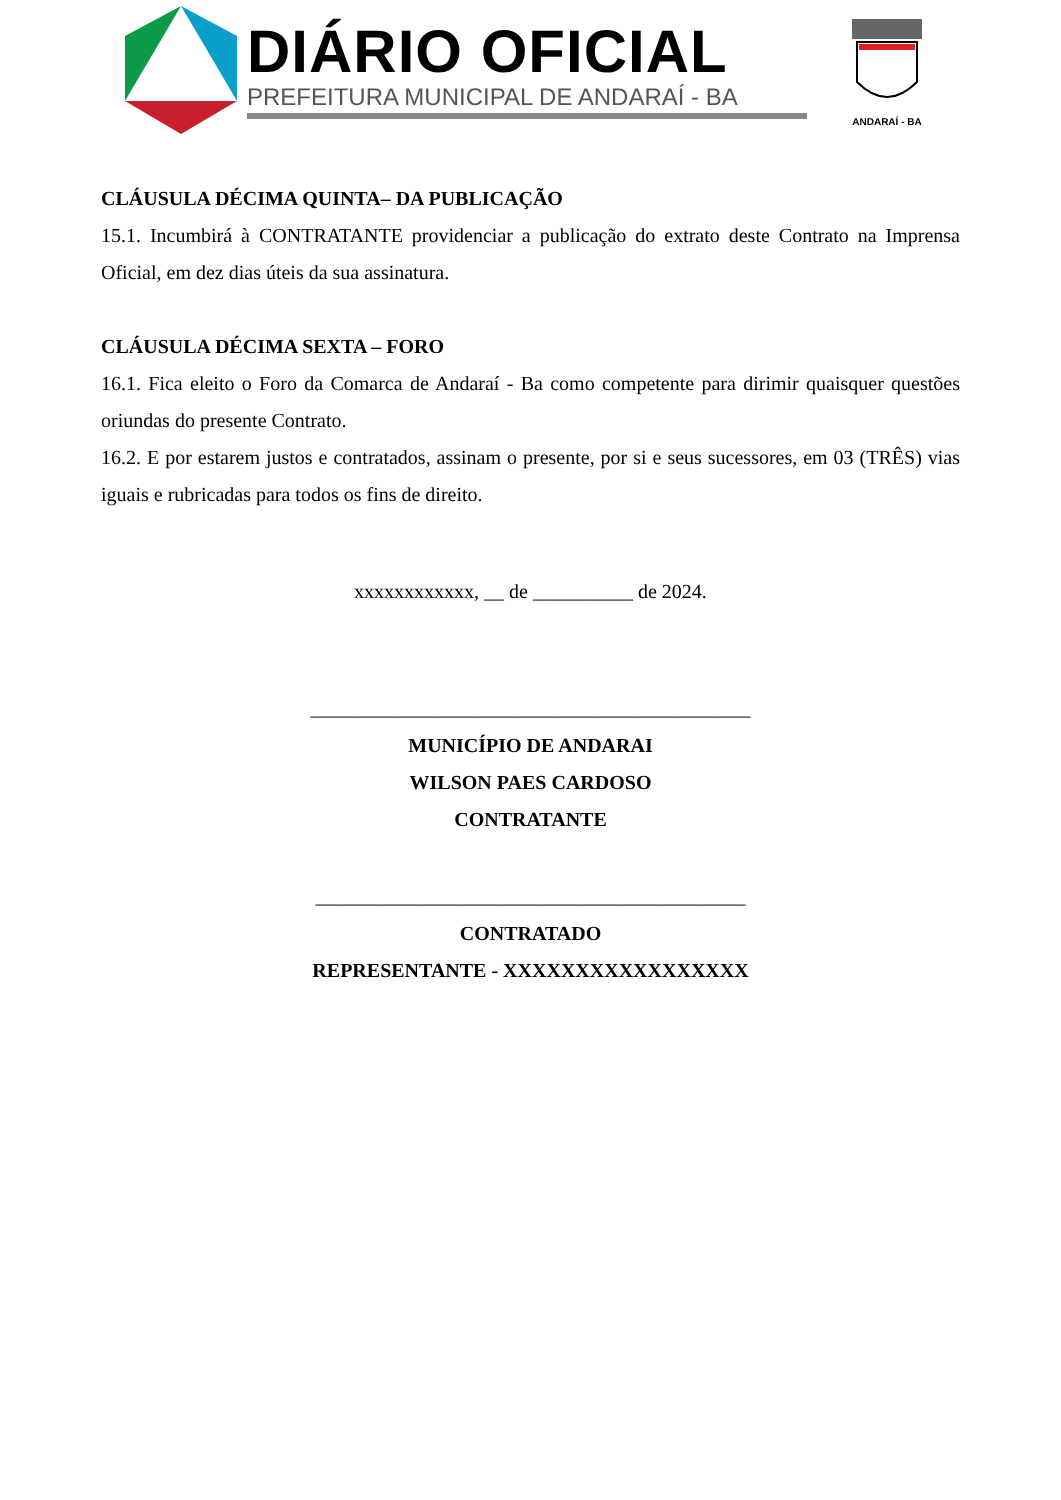DIÁRIO OFICIAL
PREFEITURA MUNICIPAL DE ANDARAÍ - BA
ANDARAÍ - BA
CLÁUSULA DÉCIMA QUINTA– DA PUBLICAÇÃO
15.1. Incumbirá à CONTRATANTE providenciar a publicação do extrato deste Contrato na Imprensa Oficial, em dez dias úteis da sua assinatura.
CLÁUSULA DÉCIMA SEXTA – FORO
16.1. Fica eleito o Foro da Comarca de Andaraí - Ba como competente para dirimir quaisquer questões oriundas do presente Contrato.
16.2. E por estarem justos e contratados, assinam o presente, por si e seus sucessores, em 03 (TRÊS) vias iguais e rubricadas para todos os fins de direito.
xxxxxxxxxxxx, __ de __________ de 2024.
____________________________________________
MUNICÍPIO DE ANDARAI
WILSON PAES CARDOSO
CONTRATANTE
___________________________________________
CONTRATADO
REPRESENTANTE - XXXXXXXXXXXXXXXXX